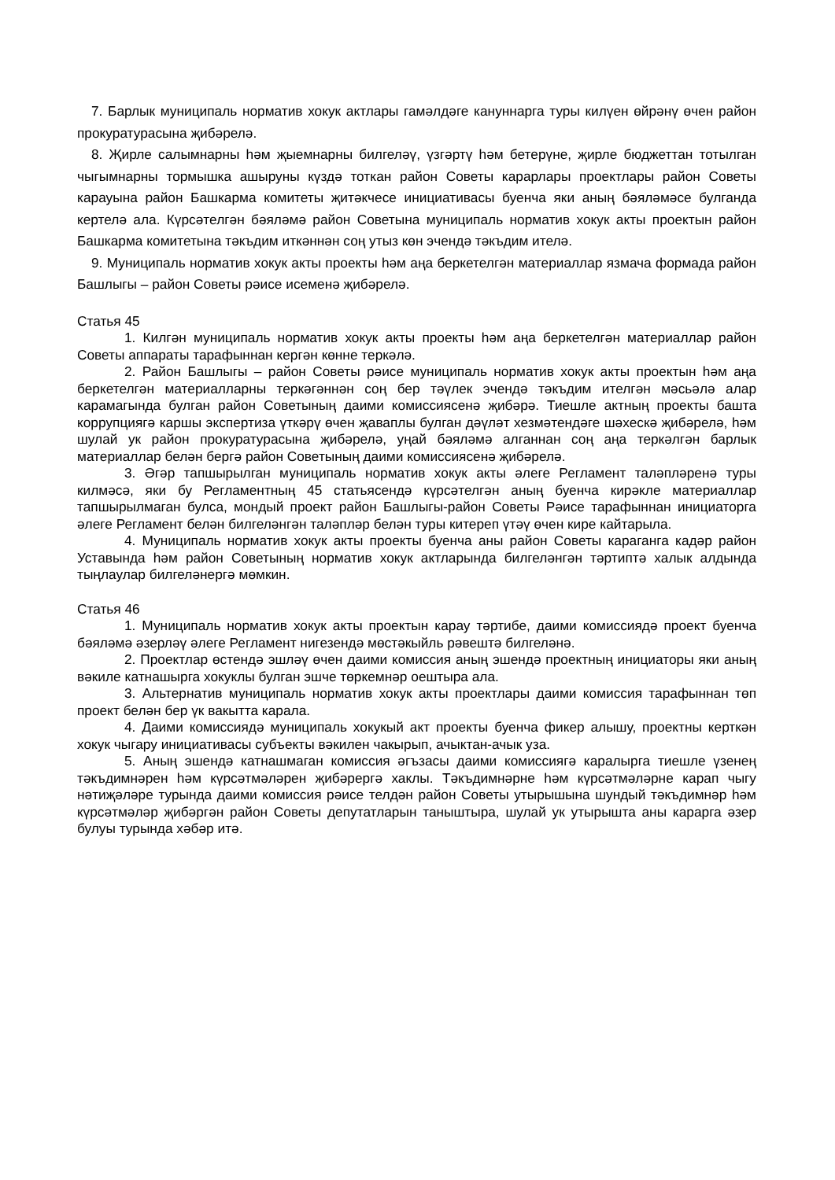7. Барлык муниципаль норматив хокук актлары гамәлдәге кануннарга туры килүен өйрәнү өчен район прокуратурасына җибәрелә.
8. Җирле салымнарны һәм җыемнарны билгеләү, үзгәртү һәм бетерүне, җирле бюджеттан тотылган чыгымнарны тормышка ашыруны күздә тоткан район Советы карарлары проектлары район Советы карауына район Башкарма комитеты җитәкчесе инициативасы буенча яки аның бәяләмәсе булганда кертелә ала. Күрсәтелгән бәяләмә район Советына муниципаль норматив хокук акты проектын район Башкарма комитетына тәкъдим иткәннән соң утыз көн эчендә тәкъдим ителә.
9. Муниципаль норматив хокук акты проекты һәм аңа беркетелгән материаллар язмача формада район Башлыгы – район Советы рәисе исеменә җибәрелә.
Статья 45
1. Килгән муниципаль норматив хокук акты проекты һәм аңа беркетелгән материаллар район Советы аппараты тарафыннан кергән көнне теркәлә.
2. Район Башлыгы – район Советы рәисе муниципаль норматив хокук акты проектын һәм аңа беркетелгән материалларны теркәгәннән соң бер тәүлек эчендә тәкъдим ителгән мәсьәлә алар карамагында булган район Советының даими комиссиясенә җибәрә. Тиешле актның проекты башта коррупциягә каршы экспертиза үткәрү өчен җаваплы булган дәүләт хезмәтендәге шәхескә җибәрелә, һәм шулай ук район прокуратурасына җибәрелә, уңай бәяләмә алганнан соң аңа теркәлгән барлык материаллар белән бергә район Советының даими комиссиясенә җибәрелә.
3. Әгәр тапшырылган муниципаль норматив хокук акты әлеге Регламент таләпләренә туры килмәсә, яки бу Регламентның 45 статьясендә күрсәтелгән аның буенча кирәкле материаллар тапшырылмаган булса, мондый проект район Башлыгы-район Советы Рәисе тарафыннан инициаторга әлеге Регламент белән билгеләнгән таләпләр белән туры китереп үтәү өчен кире кайтарыла.
4. Муниципаль норматив хокук акты проекты буенча аны район Советы караганга кадәр район Уставында һәм район Советының норматив хокук актларында билгеләнгән тәртиптә халык алдында тыңлаулар билгеләнергә мөмкин.
Статья 46
1. Муниципаль норматив хокук акты проектын карау тәртибе, даими комиссиядә проект буенча бәяләмә әзерләү әлеге Регламент нигезендә мөстәкыйль рәвештә билгеләнә.
2. Проектлар өстендә эшләү өчен даими комиссия аның эшендә проектның инициаторы яки аның вәкиле катнашырга хокуклы булган эшче төркемнәр оештыра ала.
3. Альтернатив муниципаль норматив хокук акты проектлары даими комиссия тарафыннан төп проект белән бер үк вакытта карала.
4. Даими комиссиядә муниципаль хокукый акт проекты буенча фикер алышу, проектны керткән хокук чыгару инициативасы субъекты вәкилен чакырып, ачыктан-ачык уза.
5. Аның эшендә катнашмаган комиссия әгъзасы даими комиссиягә каралырга тиешле үзенең тәкъдимнәрен һәм күрсәтмәләрен җибәрергә хаклы. Тәкъдимнәрне һәм күрсәтмәләрне карап чыгу нәтиҗәләре турында даими комиссия рәисе телдән район Советы утырышына шундый тәкъдимнәр һәм күрсәтмәләр җибәргән район Советы депутатларын таныштыра, шулай ук утырышта аны карарга әзер булуы турында хәбәр итә.